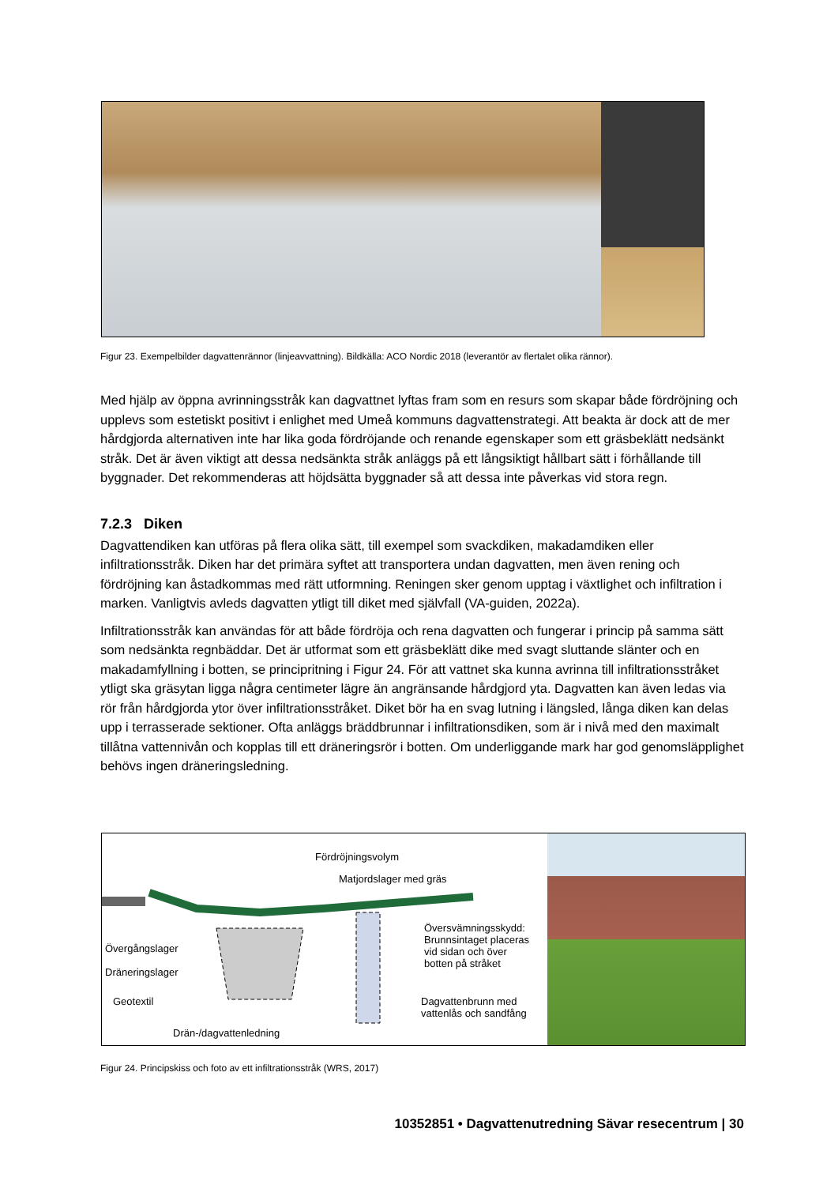Figur 23. Exempelbilder dagvattenrännor (linjeavvattning). Bildkälla: ACO Nordic 2018 (leverantör av flertalet olika rännor).
Med hjälp av öppna avrinningsstråk kan dagvattnet lyftas fram som en resurs som skapar både fördröjning och upplevs som estetiskt positivt i enlighet med Umeå kommuns dagvattenstrategi. Att beakta är dock att de mer hårdgjorda alternativen inte har lika goda fördröjande och renande egenskaper som ett gräsbeklätt nedsänkt stråk. Det är även viktigt att dessa nedsänkta stråk anläggs på ett långsiktigt hållbart sätt i förhållande till byggnader. Det rekommenderas att höjdsätta byggnader så att dessa inte påverkas vid stora regn.
7.2.3 Diken
Dagvattendiken kan utföras på flera olika sätt, till exempel som svackdiken, makadamdiken eller infiltrationsstråk. Diken har det primära syftet att transportera undan dagvatten, men även rening och fördröjning kan åstadkommas med rätt utformning. Reningen sker genom upptag i växtlighet och infiltration i marken. Vanligtvis avleds dagvatten ytligt till diket med självfall (VA-guiden, 2022a).
Infiltrationsstråk kan användas för att både fördröja och rena dagvatten och fungerar i princip på samma sätt som nedsänkta regnbäddar. Det är utformat som ett gräsbeklätt dike med svagt sluttande slänter och en makadamfyllning i botten, se principritning i Figur 24. För att vattnet ska kunna avrinna till infiltrationsstråket ytligt ska gräsytan ligga några centimeter lägre än angränsande hårdgjord yta. Dagvatten kan även ledas via rör från hårdgjorda ytor över infiltrationsstråket. Diket bör ha en svag lutning i längsled, långa diken kan delas upp i terrasserade sektioner. Ofta anläggs bräddbrunnar i infiltrationsdiken, som är i nivå med den maximalt tillåtna vattennivån och kopplas till ett dräneringsrör i botten. Om underliggande mark har god genomsläpplighet behövs ingen dräneringsledning.
Fördröjningsvolym
Matjordslager med gräs
Övergångslager
Dräneringslager
Geotextil
Drän-/dagvattenledning
Översvämningsskydd:
Brunnsintaget placeras
vid sidan och över
botten på stråket
Dagvattenbrunn med
vattenlås och sandfång
Figur 24. Principskiss och foto av ett infiltrationsstråk (WRS, 2017)
10352851 • Dagvattenutredning Sävar resecentrum | 30